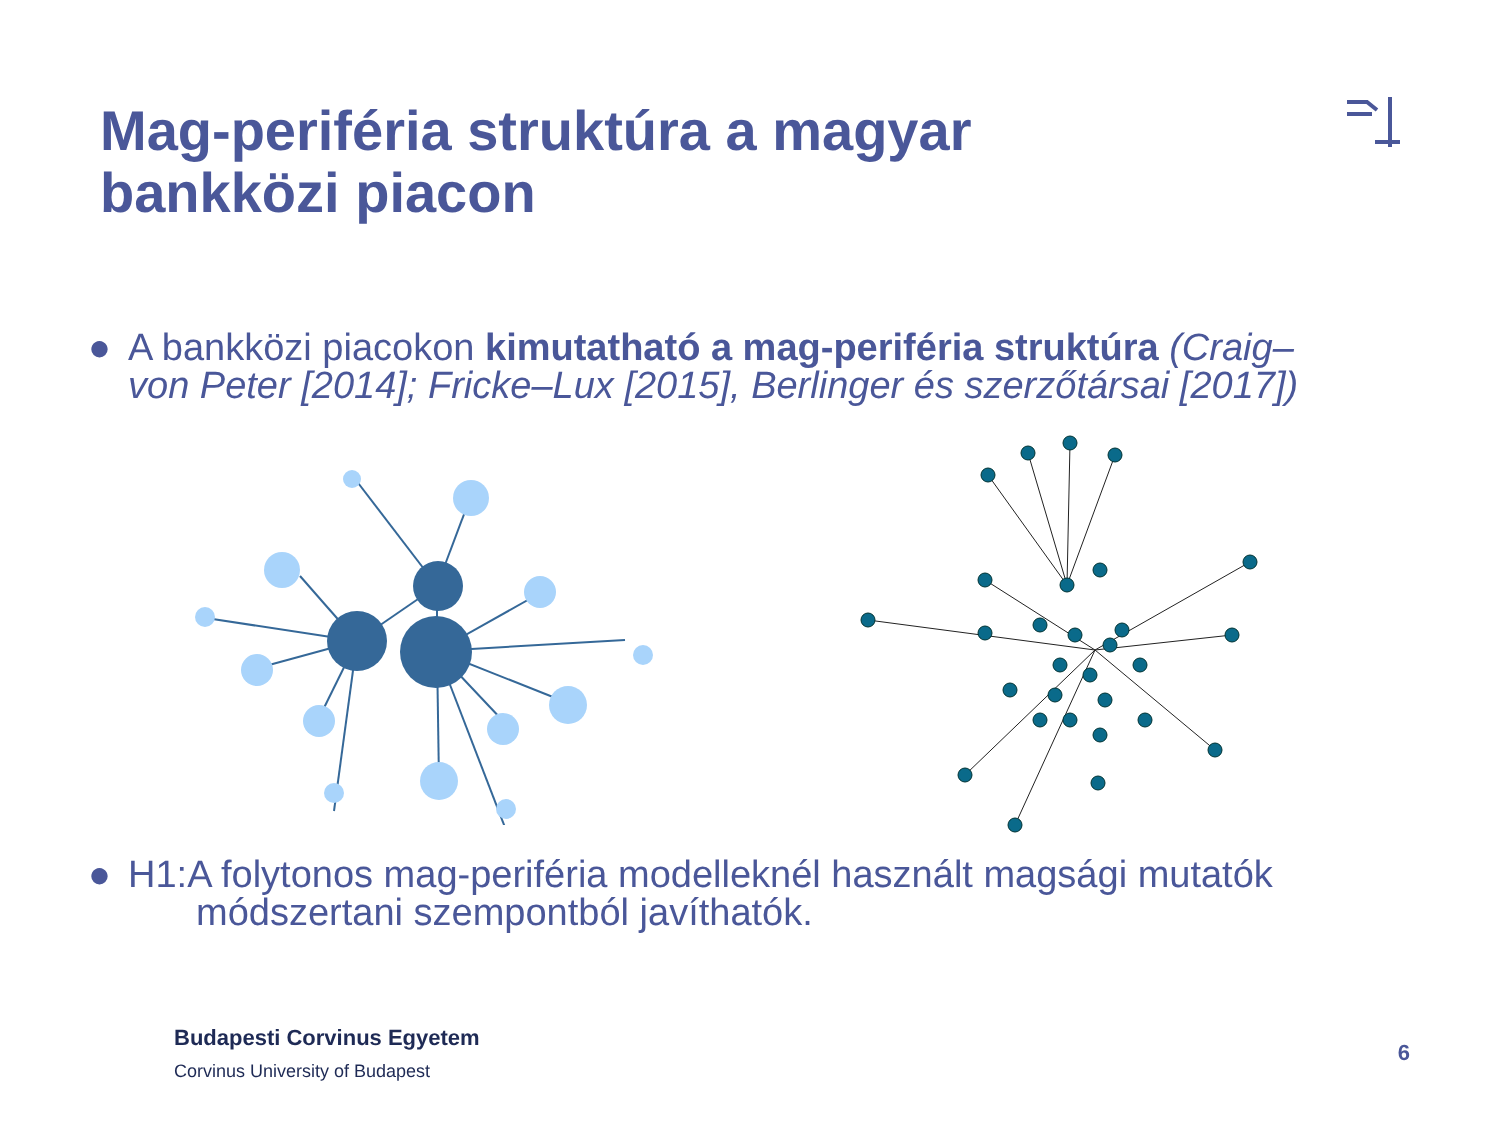Mag-periféria struktúra a magyar
bankközi piacon
● A bankközi piacokon kimutatható a mag-periféria struktúra (Craig–
von Peter [2014]; Fricke–Lux [2015], Berlinger és szerzőtársai [2017])
● H1:A folytonos mag-periféria modelleknél használt magsági mutatók
módszertani szempontból javíthatók.
Budapesti Corvinus Egyetem
Corvinus University of Budapest
6